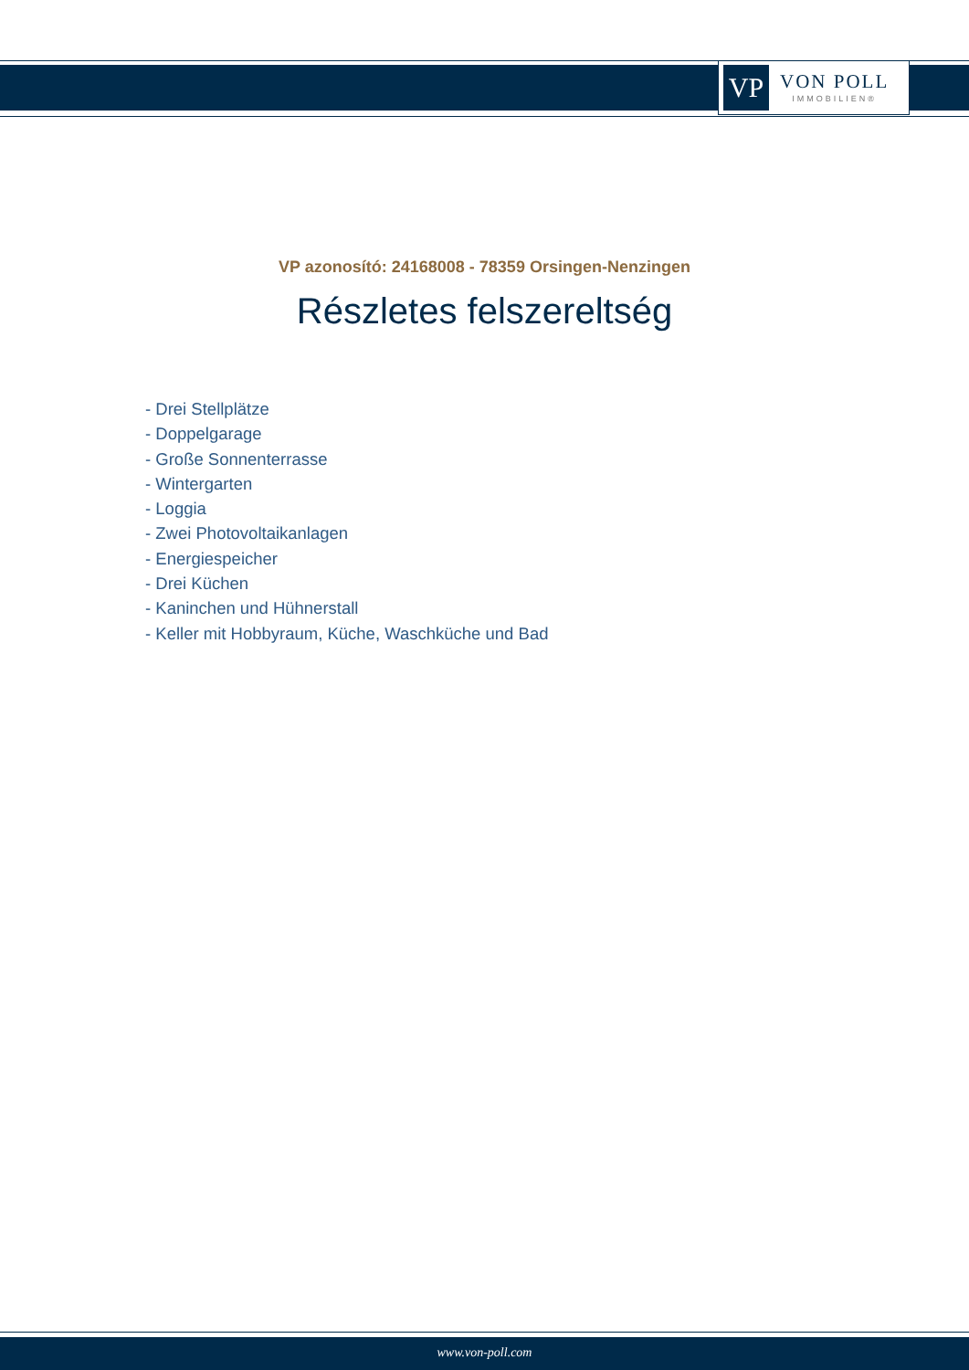VP
VON POLL
IMMOBILIEN®
VP azonosító: 24168008 - 78359 Orsingen-Nenzingen
Részletes felszereltség
- Drei Stellplätze
- Doppelgarage
- Große Sonnenterrasse
- Wintergarten
- Loggia
- Zwei Photovoltaikanlagen
- Energiespeicher
- Drei Küchen
- Kaninchen und Hühnerstall
- Keller mit Hobbyraum, Küche, Waschküche und Bad
www.von-poll.com